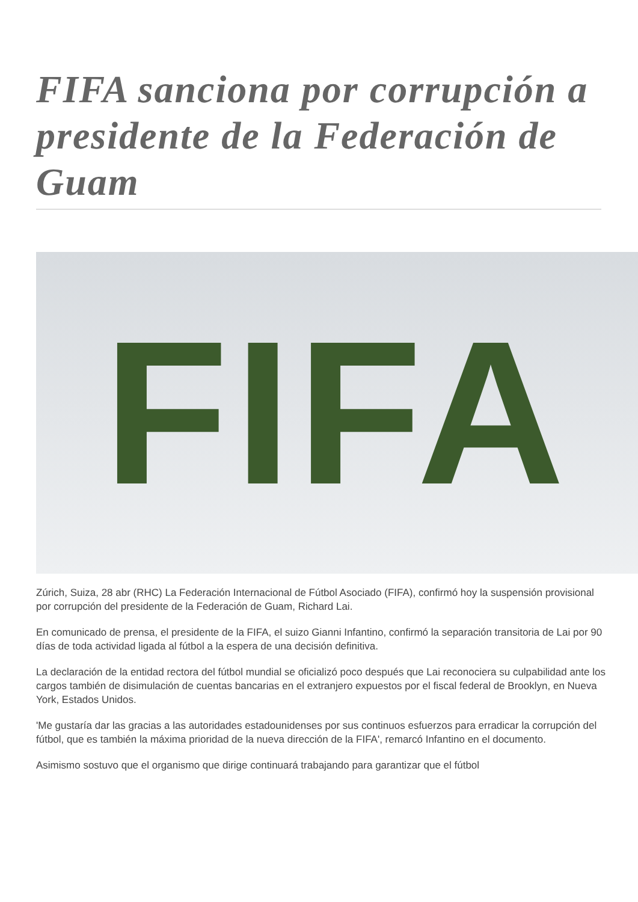FIFA sanciona por corrupción a presidente de la Federación de Guam
FIFA
Zúrich, Suiza, 28 abr (RHC) La Federación Internacional de Fútbol Asociado (FIFA), confirmó hoy la suspensión provisional por corrupción del presidente de la Federación de Guam, Richard Lai.
En comunicado de prensa, el presidente de la FIFA, el suizo Gianni Infantino, confirmó la separación transitoria de Lai por 90 días de toda actividad ligada al fútbol a la espera de una decisión definitiva.
La declaración de la entidad rectora del fútbol mundial se oficializó poco después que Lai reconociera su culpabilidad ante los cargos también de disimulación de cuentas bancarias en el extranjero expuestos por el fiscal federal de Brooklyn, en Nueva York, Estados Unidos.
'Me gustaría dar las gracias a las autoridades estadounidenses por sus continuos esfuerzos para erradicar la corrupción del fútbol, que es también la máxima prioridad de la nueva dirección de la FIFA', remarcó Infantino en el documento.
Asimismo sostuvo que el organismo que dirige continuará trabajando para garantizar que el fútbol